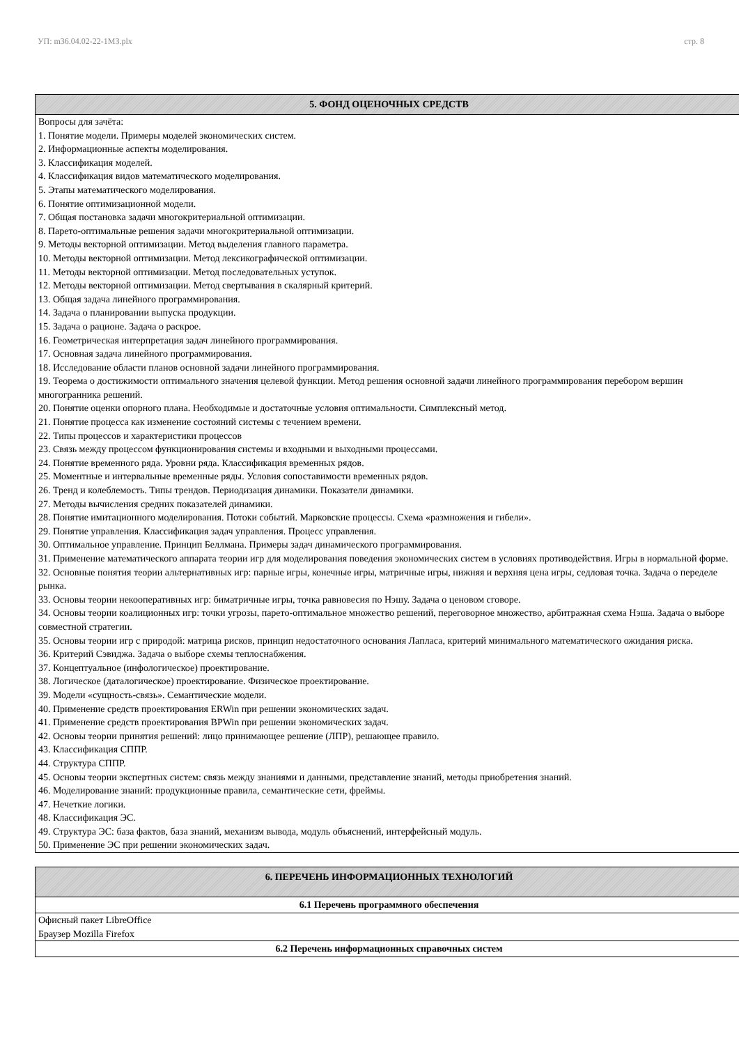УП: m36.04.02-22-1МЗ.plx стр. 8
| 5. ФОНД ОЦЕНОЧНЫХ СРЕДСТВ |
| --- |
| Вопросы для зачёта: 1. Понятие модели. Примеры моделей экономических систем. 2. Информационные аспекты моделирования. 3. Классификация моделей. 4. Классификация видов математического моделирования. 5. Этапы математического моделирования. 6. Понятие оптимизационной модели. 7. Общая постановка задачи многокритериальной оптимизации. 8. Парето-оптимальные решения задачи многокритериальной оптимизации. 9. Методы векторной оптимизации. Метод выделения главного параметра. 10. Методы векторной оптимизации. Метод лексикографической оптимизации. 11. Методы векторной оптимизации. Метод последовательных уступок. 12. Методы векторной оптимизации. Метод свертывания в скалярный критерий. 13. Общая задача линейного программирования. 14. Задача о планировании выпуска продукции. 15. Задача о рационе. Задача о раскрое. 16. Геометрическая интерпретация задач линейного программирования. 17. Основная задача линейного программирования. 18. Исследование области планов основной задачи линейного программирования. 19. Теорема о достижимости оптимального значения целевой функции. Метод решения основной задачи линейного программирования перебором вершин многогранника решений. 20. Понятие оценки опорного плана. Необходимые и достаточные условия оптимальности. Симплексный метод. 21. Понятие процесса как изменение состояний системы с течением времени. 22. Типы процессов и характеристики процессов 23. Связь между процессом функционирования системы и входными и выходными процессами. 24. Понятие временного ряда. Уровни ряда. Классификация временных рядов. 25. Моментные и интервальные временные ряды. Условия сопоставимости временных рядов. 26. Тренд и колеблемость. Типы трендов. Периодизация динамики. Показатели динамики. 27. Методы вычисления средних показателей динамики. 28. Понятие имитационного моделирования. Потоки событий. Марковские процессы. Схема «размножения и гибели». 29. Понятие управления. Классификация задач управления. Процесс управления. 30. Оптимальное управление. Принцип Беллмана. Примеры задач динамического программирования. 31. Применение математического аппарата теории игр для моделирования поведения экономических систем в условиях противодействия. Игры в нормальной форме. 32. Основные понятия теории альтернативных игр: парные игры, конечные игры, матричные игры, нижняя и верхняя цена игры, седловая точка. Задача о переделе рынка. 33. Основы теории некооперативных игр: биматричные игры, точка равновесия по Нэшу. Задача о ценовом сговоре. 34. Основы теории коалиционных игр: точки угрозы, парето-оптимальное множество решений, переговорное множество, арбитражная схема Нэша. Задача о выборе совместной стратегии. 35. Основы теории игр с природой: матрица рисков, принцип недостаточного основания Лапласа, критерий минимального математического ожидания риска. 36. Критерий Сэвиджа. Задача о выборе схемы теплоснабжения. 37. Концептуальное (инфологическое) проектирование. 38. Логическое (даталогическое) проектирование. Физическое проектирование. 39. Модели «сущность-связь». Семантические модели. 40. Применение средств проектирования ERWin при решении экономических задач. 41. Применение средств проектирования BPWin при решении экономических задач. 42. Основы теории принятия решений: лицо принимающее решение (ЛПР), решающее правило. 43. Классификация СППР. 44. Структура СППР. 45. Основы теории экспертных систем: связь между знаниями и данными, представление знаний, методы приобретения знаний. 46. Моделирование знаний: продукционные правила, семантические сети, фреймы. 47. Нечеткие логики. 48. Классификация ЭС. 49. Структура ЭС: база фактов, база знаний, механизм вывода, модуль объяснений, интерфейсный модуль. 50. Применение ЭС при решении экономических задач. |
| 6. ПЕРЕЧЕНЬ ИНФОРМАЦИОННЫХ ТЕХНОЛОГИЙ |
| --- |
| 6.1 Перечень программного обеспечения |
| Офисный пакет LibreOffice Браузер Mozilla Firefox |
| 6.2 Перечень информационных справочных систем |